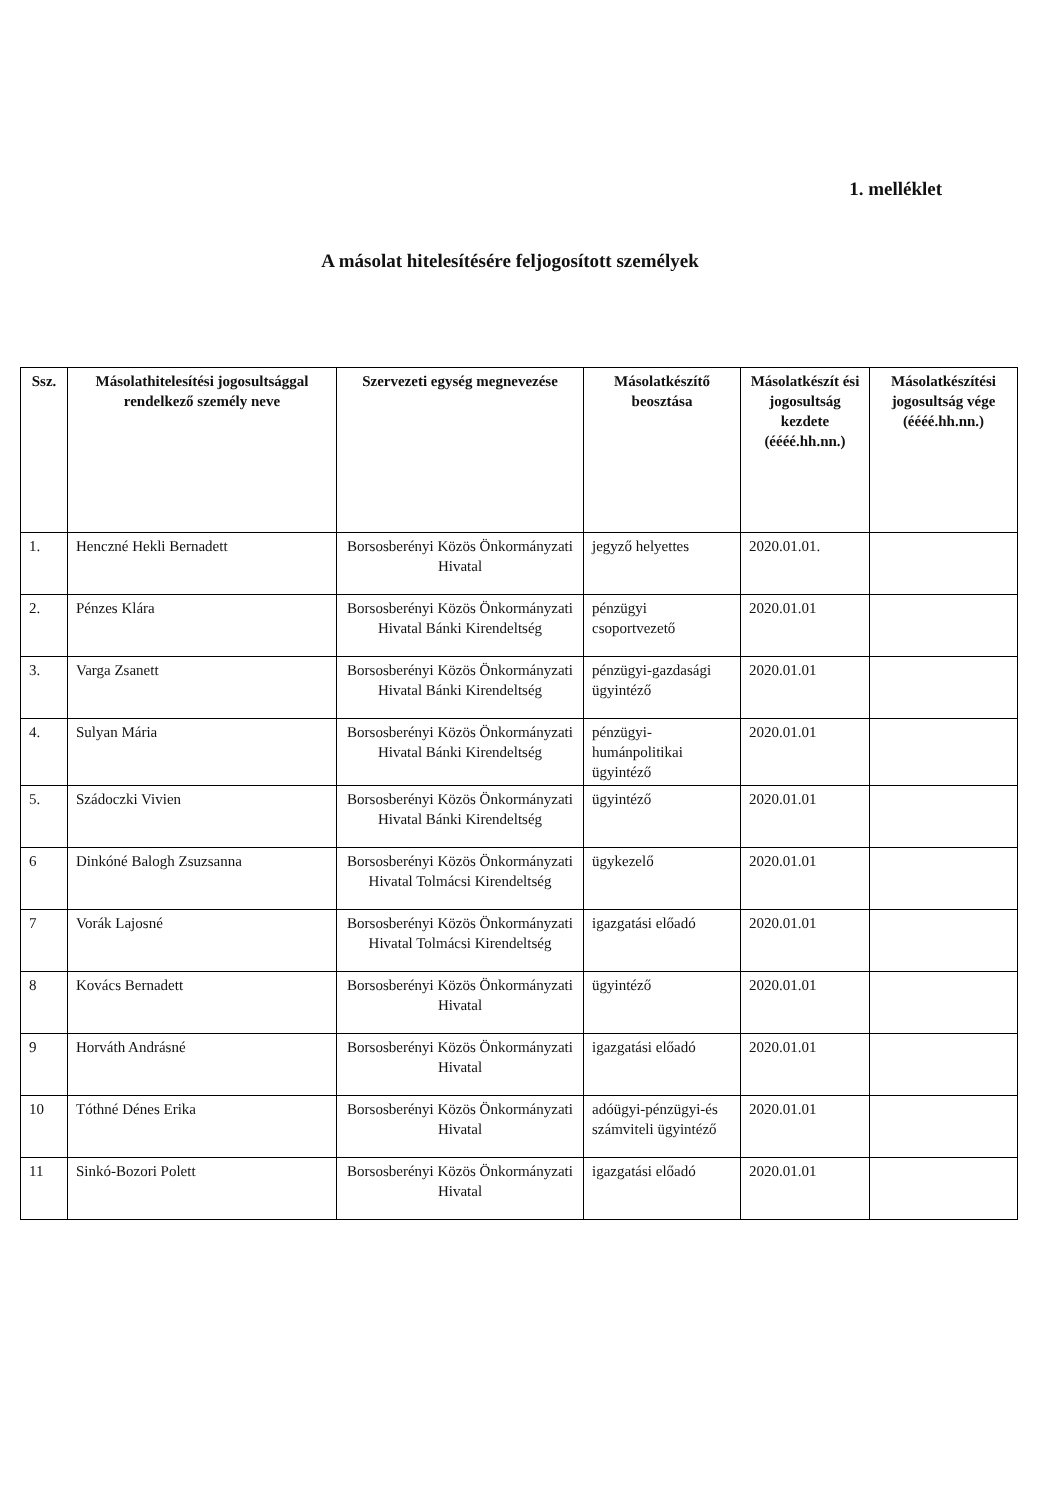1. melléklet
A másolat hitelesítésére feljogosított személyek
| Ssz. | Másolathitelesítési jogosultsággal rendelkező személy neve | Szervezeti egység megnevezése | Másolatkészítő beosztása | Másolatkészít ési jogosultság kezdete (éééé.hh.nn.) | Másolatkészítési jogosultság vége (éééé.hh.nn.) |
| --- | --- | --- | --- | --- | --- |
| 1. | Henczné Hekli Bernadett | Borsosberényi Közös Önkormányzati Hivatal | jegyző helyettes | 2020.01.01. | |
| 2. | Pénzes Klára | Borsosberényi Közös Önkormányzati Hivatal Bánki Kirendeltség | pénzügyi csoportvezető | 2020.01.01 | |
| 3. | Varga Zsanett | Borsosberényi Közös Önkormányzati Hivatal Bánki Kirendeltség | pénzügyi-gazdasági ügyintéző | 2020.01.01 | |
| 4. | Sulyan Mária | Borsosberényi Közös Önkormányzati Hivatal Bánki Kirendeltség | pénzügyi-humánpolitikai ügyintéző | 2020.01.01 | |
| 5. | Szádoczki Vivien | Borsosberényi Közös Önkormányzati Hivatal Bánki Kirendeltség | ügyintéző | 2020.01.01 | |
| 6 | Dinkóné Balogh Zsuzsanna | Borsosberényi Közös Önkormányzati Hivatal Tolmácsi Kirendeltség | ügykezelő | 2020.01.01 | |
| 7 | Vorák Lajosné | Borsosberényi Közös Önkormányzati Hivatal Tolmácsi Kirendeltség | igazgatási előadó | 2020.01.01 | |
| 8 | Kovács Bernadett | Borsosberényi Közös Önkormányzati Hivatal | ügyintéző | 2020.01.01 | |
| 9 | Horváth Andrásné | Borsosberényi Közös Önkormányzati Hivatal | igazgatási előadó | 2020.01.01 | |
| 10 | Tóthné Dénes Erika | Borsosberényi Közös Önkormányzati Hivatal | adóügyi-pénzügyi-és számviteli ügyintéző | 2020.01.01 | |
| 11 | Sinkó-Bozori Polett | Borsosberényi Közös Önkormányzati Hivatal | igazgatási előadó | 2020.01.01 | |